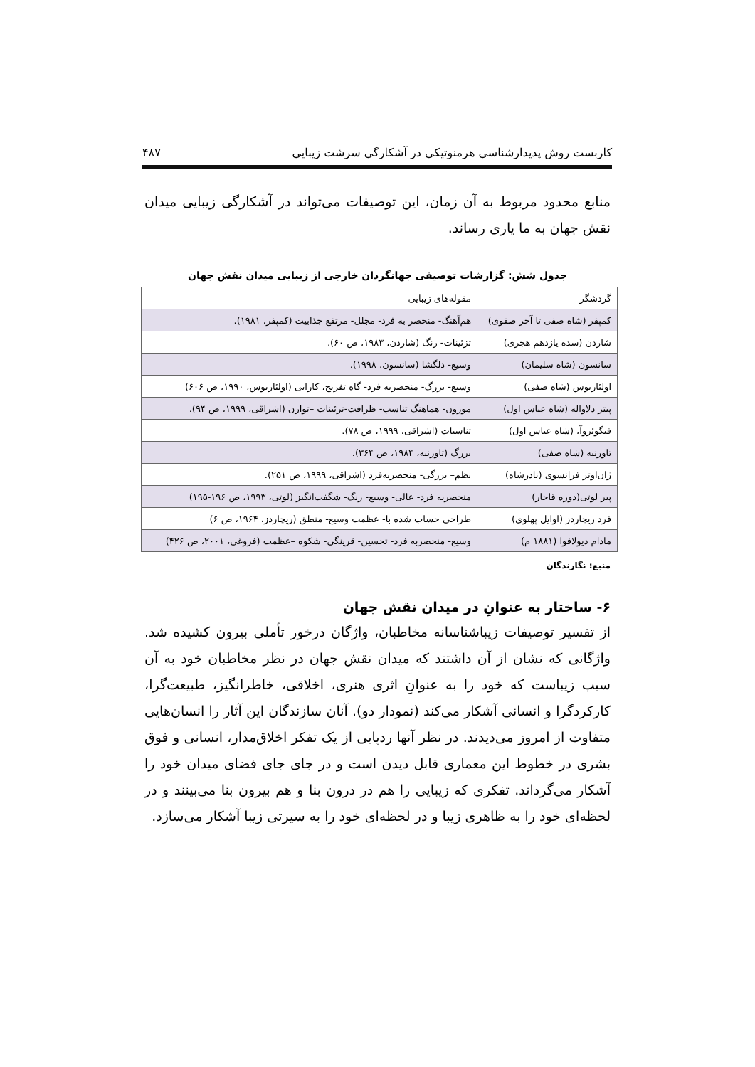کاربست روش پدیدارشناسی هرمنوتیکی در آشکارگی سرشت زیبایی ۴۸۷
منابع محدود مربوط به آن زمان، این توصیفات می‌تواند در آشکارگی زیبایی میدان نقش جهان به ما یاری رساند.
جدول شش: گزارشات توصیفی جهانگردان خارجی از زیبایی میدان نقش جهان
| گردشگر | مقوله‌های زیبایی |
| کمپفر (شاه صفی تا آخر صفوی) | هم‌آهنگ- منحصر به فرد- مجلل- مرتفع جذابیت (کمپفر، ۱۹۸۱). |
| شاردن (سده یازدهم هجری) | تزئینات- رنگ (شاردن، ۱۹۸۳، ص ۶۰). |
| سانسون (شاه سلیمان) | وسیع- دلگشا (سانسون، ۱۹۹۸). |
| اولئاریوس (شاه صفی) | وسیع- بزرگ- منحصربه فرد- گاه تفریح، کارایی (اولئاریوس، ۱۹۹۰، ص ۶۰۶) |
| پیتر دلاواله (شاه عباس اول) | موزون- هماهنگ تناسب- ظرافت-تزئینات –توازن (اشراقی، ۱۹۹۹، ص ۹۴). |
| فیگوئروآ، (شاه عباس اول) | تناسبات (اشراقی، ۱۹۹۹، ص ۷۸). |
| تاورنیه (شاه صفی) | بزرگ (تاورنیه، ۱۹۸۴، ص ۳۶۴). |
| ژان‌اوتر فرانسوی (نادرشاه) | نظم– بزرگی- منحصربه‌فرد (اشراقی، ۱۹۹۹، ص ۲۵۱). |
| پیر لوتی(دوره قاجار) | منحصربه فرد- عالی- وسیع- رنگ- شگفت‌انگیز (لوتی، ۱۹۹۳، ص ۱۹۶-۱۹۵) |
| فرد ریچاردز (اوایل پهلوی) | طراحی حساب شده با- عظمت وسیع- منطق (ریچاردز، ۱۹۶۴، ص ۶) |
| مادام دیولافوا (۱۸۸۱ م) | وسیع- منحصربه فرد- تحسین- قرینگی- شکوه –عظمت (فروغی، ۲۰۰۱، ص ۴۲۶) |
منبع: نگارندگان
۶- ساختار به عنوانِ در میدان نقش جهان
از تفسیر توصیفات زیباشناسانه مخاطبان، واژگان درخور تأملی بیرون کشیده شد. واژگانی که نشان از آن داشتند که میدان نقش جهان در نظر مخاطبان خود به آن سبب زیباست که خود را به عنوانِ اثری هنری، اخلاقی، خاطرانگیز، طبیعت‌گرا، کارکردگرا و انسانی آشکار می‌کند (نمودار دو). آنان سازندگان این آثار را انسان‌هایی متفاوت از امروز می‌دیدند. در نظر آنها ردپایی از یک تفکر اخلاق‌مدار، انسانی و فوق بشری در خطوط این معماری قابل دیدن است و در جای جای فضای میدان خود را آشکار می‌گرداند. تفکری که زیبایی را هم در درون بنا و هم بیرون بنا می‌بینند و در لحظه‌ای خود را به ظاهری زیبا و در لحظه‌ای خود را به سیرتی زیبا آشکار می‌سازد.